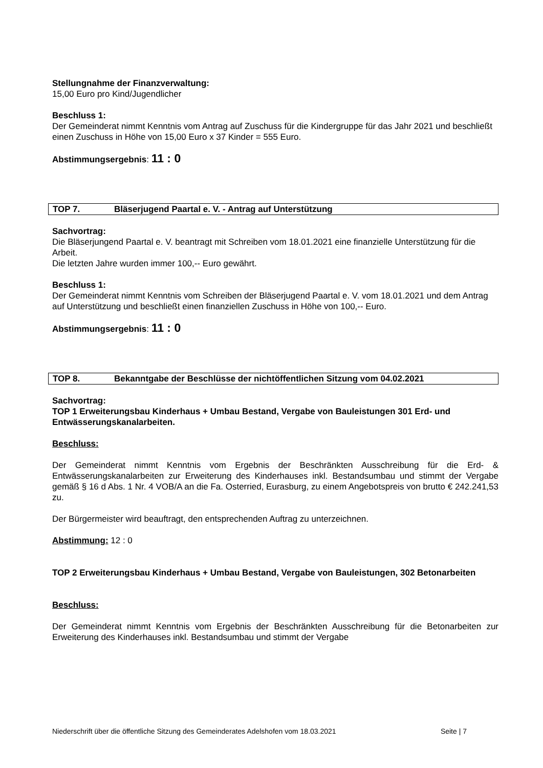Stellungnahme der Finanzverwaltung:
15,00 Euro pro Kind/Jugendlicher
Beschluss 1:
Der Gemeinderat nimmt Kenntnis vom Antrag auf Zuschuss für die Kindergruppe für das Jahr 2021 und beschließt einen Zuschuss in Höhe von 15,00 Euro x 37 Kinder = 555 Euro.
Abstimmungsergebnis: 11 : 0
TOP 7. Bläserjugend Paartal e. V. - Antrag auf Unterstützung
Sachvortrag:
Die Bläserjungend Paartal e. V. beantragt mit Schreiben vom 18.01.2021 eine finanzielle Unterstützung für die Arbeit.
Die letzten Jahre wurden immer 100,-- Euro gewährt.
Beschluss 1:
Der Gemeinderat nimmt Kenntnis vom Schreiben der Bläserjugend Paartal e. V. vom 18.01.2021 und dem Antrag auf Unterstützung und beschließt einen finanziellen Zuschuss in Höhe von 100,-- Euro.
Abstimmungsergebnis: 11 : 0
TOP 8. Bekanntgabe der Beschlüsse der nichtöffentlichen Sitzung vom 04.02.2021
Sachvortrag:
TOP 1 Erweiterungsbau Kinderhaus + Umbau Bestand, Vergabe von Bauleistungen 301 Erd- und Entwässerungskanalarbeiten.
Beschluss:
Der Gemeinderat nimmt Kenntnis vom Ergebnis der Beschränkten Ausschreibung für die Erd- & Entwässerungskanalarbeiten zur Erweiterung des Kinderhauses inkl. Bestandsumbau und stimmt der Vergabe gemäß § 16 d Abs. 1 Nr. 4 VOB/A an die Fa. Osterried, Eurasburg, zu einem Angebotspreis von brutto € 242.241,53 zu.
Der Bürgermeister wird beauftragt, den entsprechenden Auftrag zu unterzeichnen.
Abstimmung: 12 : 0
TOP 2 Erweiterungsbau Kinderhaus + Umbau Bestand, Vergabe von Bauleistungen, 302 Betonarbeiten
Beschluss:
Der Gemeinderat nimmt Kenntnis vom Ergebnis der Beschränkten Ausschreibung für die Betonarbeiten zur Erweiterung des Kinderhauses inkl. Bestandsumbau und stimmt der Vergabe
Niederschrift über die öffentliche Sitzung des Gemeinderates Adelshofen vom 18.03.2021 Seite | 7